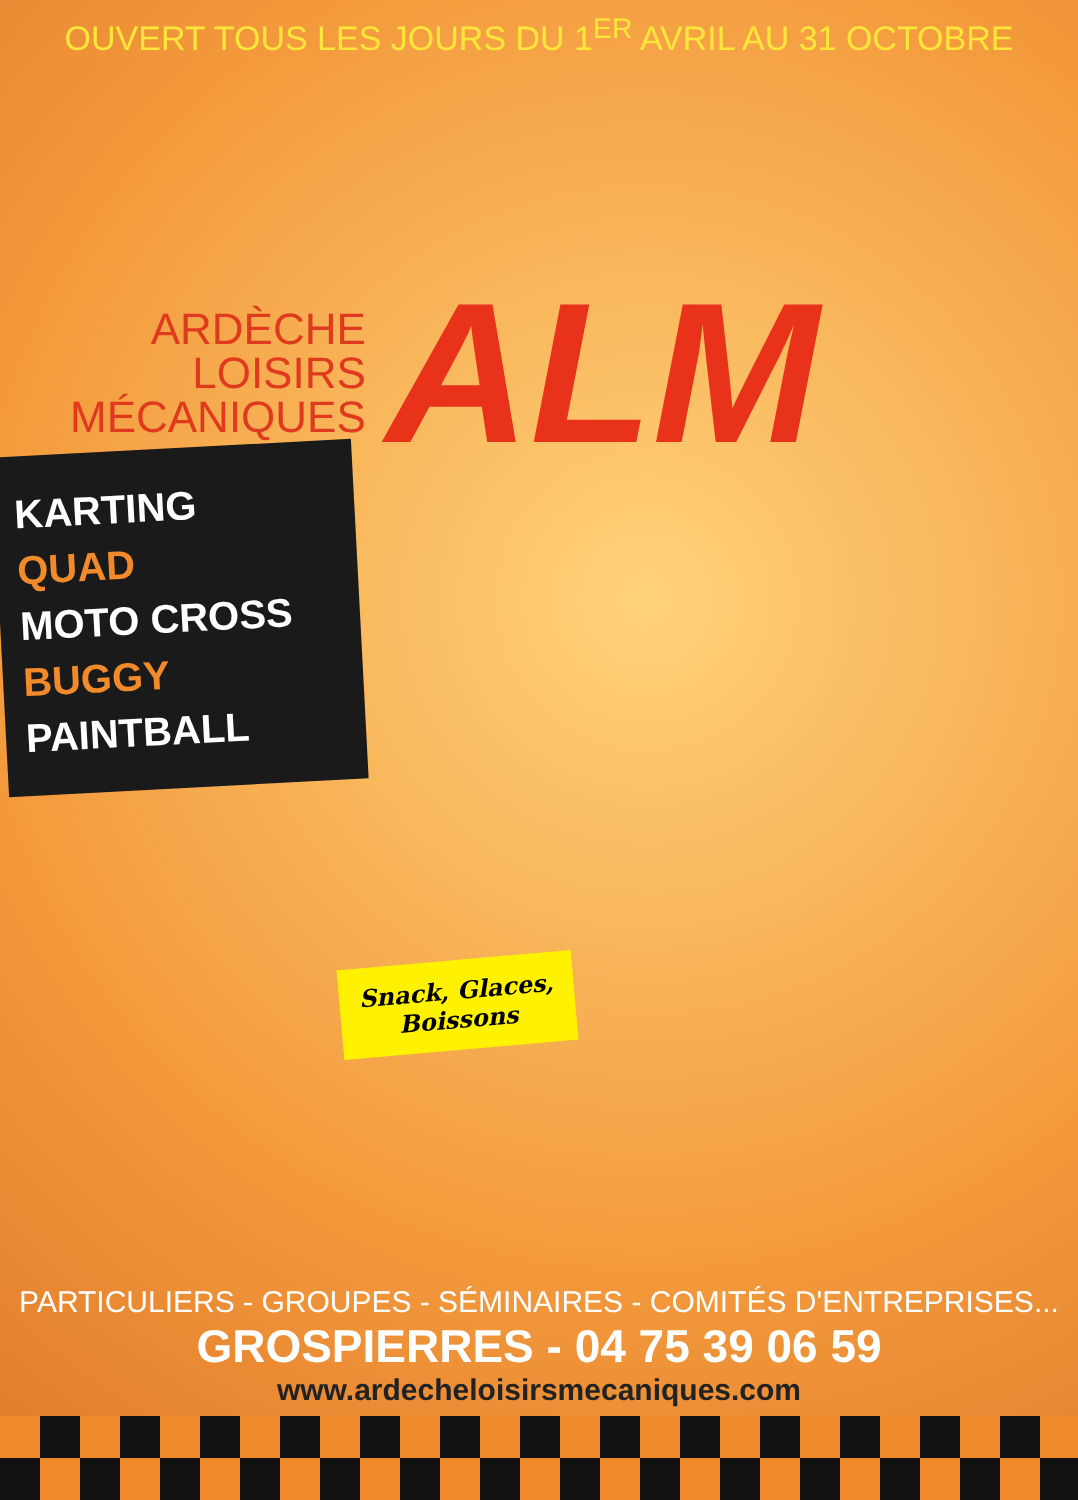OUVERT TOUS LES JOURS DU 1<sup>ER</sup> AVRIL AU 31 OCTOBRE
ARDÈCHE
LOISIRS
MÉCANIQUES
ALM
KARTING
QUAD
MOTO CROSS
BUGGY
PAINTBALL
Snack, Glaces,
Boissons
PARTICULIERS - GROUPES - SÉMINAIRES - COMITÉS D'ENTREPRISES...
GROSPIERRES - 04 75 39 06 59
www.ardecheloisirsmecaniques.com